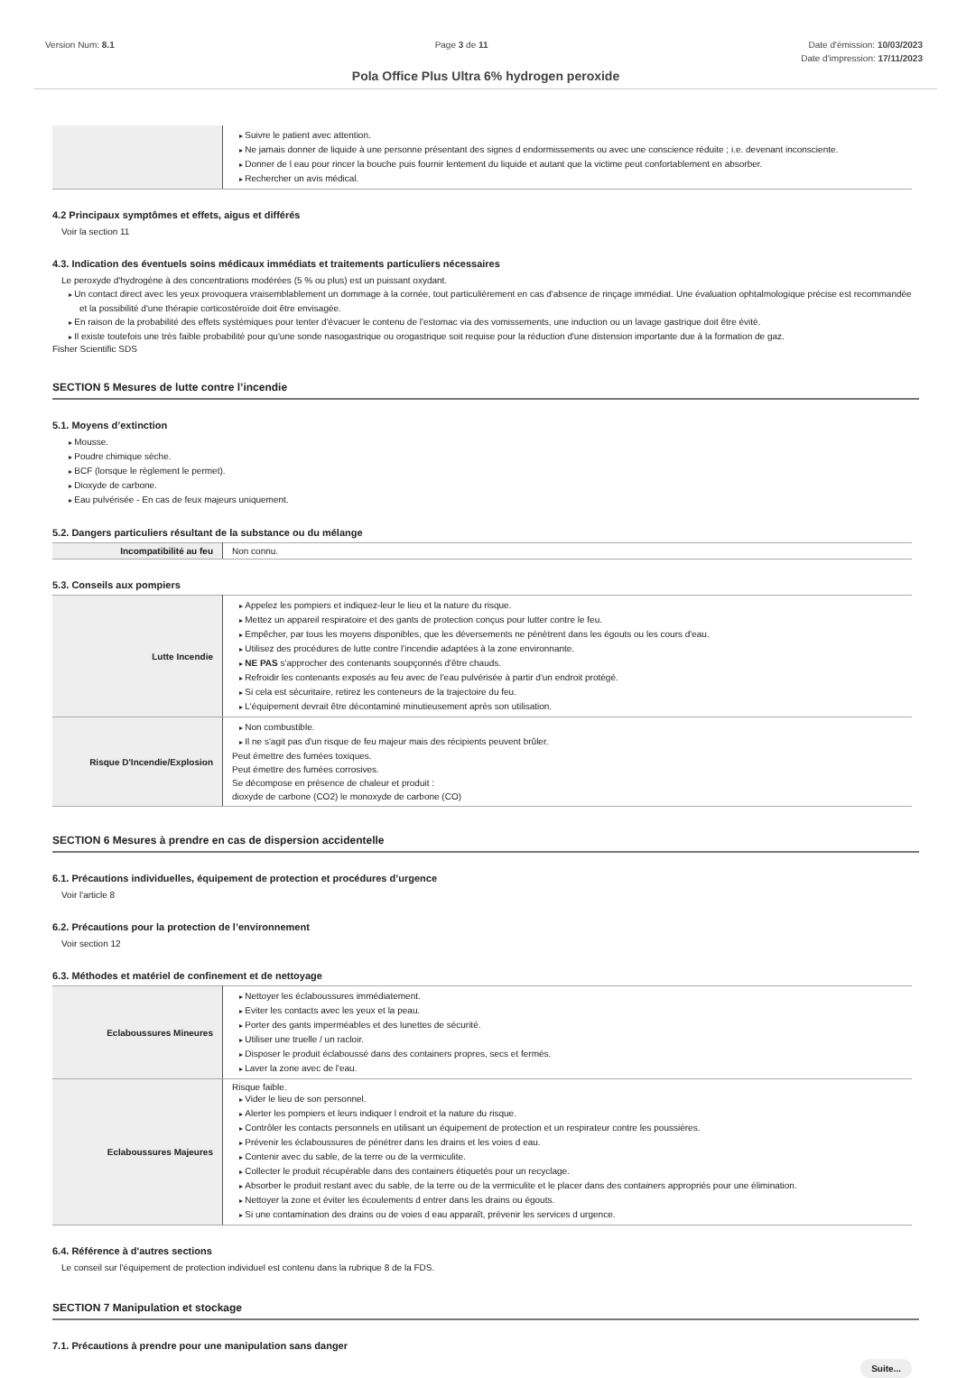Version Num: 8.1 Page 3 de 11 Date d'émission: 10/03/2023
Date d'impression: 17/11/2023
Pola Office Plus Ultra 6% hydrogen peroxide
| | Suivre le patient avec attention. Ne jamais donner de liquide à une personne présentant des signes d endormissements ou avec une conscience réduite ; i.e. devenant inconsciente. Donner de l eau pour rincer la bouche puis fournir lentement du liquide et autant que la victime peut confortablement en absorber. Rechercher un avis médical. |
4.2 Principaux symptômes et effets, aigus et différés
Voir la section 11
4.3. Indication des éventuels soins médicaux immédiats et traitements particuliers nécessaires
Le peroxyde d'hydrogène à des concentrations modérées (5 % ou plus) est un puissant oxydant.
Un contact direct avec les yeux provoquera vraisemblablement un dommage à la cornée, tout particulièrement en cas d'absence de rinçage immédiat. Une évaluation ophtalmologique précise est recommandée et la possibilité d'une thérapie corticostéroïde doit être envisagée.
En raison de la probabilité des effets systémiques pour tenter d'évacuer le contenu de l'estomac via des vomissements, une induction ou un lavage gastrique doit être évité.
Il existe toutefois une très faible probabilité pour qu'une sonde nasogastrique ou orogastrique soit requise pour la réduction d'une distension importante due à la formation de gaz.
Fisher Scientific SDS
SECTION 5 Mesures de lutte contre l’incendie
5.1. Moyens d’extinction
Mousse.
Poudre chimique sèche.
BCF (lorsque le règlement le permet).
Dioxyde de carbone.
Eau pulvérisée - En cas de feux majeurs uniquement.
5.2. Dangers particuliers résultant de la substance ou du mélange
| Incompatibilité au feu | Non connu. |
5.3. Conseils aux pompiers
| Lutte Incendie | Appelez les pompiers et indiquez-leur le lieu et la nature du risque. Mettez un appareil respiratoire et des gants de protection conçus pour lutter contre le feu. Empêcher, par tous les moyens disponibles, que les déversements ne pénètrent dans les égouts ou les cours d'eau. Utilisez des procédures de lutte contre l'incendie adaptées à la zone environnante. NE PAS s'approcher des contenants soupçonnés d'être chauds. Refroidir les contenants exposés au feu avec de l'eau pulvérisée à partir d'un endroit protégé. Si cela est sécuritaire, retirez les conteneurs de la trajectoire du feu. L'équipement devrait être décontaminé minutieusement après son utilisation. |
| Risque D'Incendie/Explosion | Non combustible. Il ne s'agit pas d'un risque de feu majeur mais des récipients peuvent brûler. Peut émettre des fumées toxiques. Peut émettre des fumées corrosives. Se décompose en présence de chaleur et produit : dioxyde de carbone (CO2) le monoxyde de carbone (CO) |
SECTION 6 Mesures à prendre en cas de dispersion accidentelle
6.1. Précautions individuelles, équipement de protection et procédures d’urgence
Voir l'article 8
6.2. Précautions pour la protection de l’environnement
Voir section 12
6.3. Méthodes et matériel de confinement et de nettoyage
| Eclaboussures Mineures | Nettoyer les éclaboussures immédiatement. Eviter les contacts avec les yeux et la peau. Porter des gants imperméables et des lunettes de sécurité. Utiliser une truelle / un racloir. Disposer le produit éclaboussé dans des containers propres, secs et fermés. Laver la zone avec de l'eau. |
| Eclaboussures Majeures | Risque faible. Vider le lieu de son personnel. Alerter les pompiers et leurs indiquer l endroit et la nature du risque. Contrôler les contacts personnels en utilisant un équipement de protection et un respirateur contre les poussières. Prévenir les éclaboussures de pénétrer dans les drains et les voies d eau. Contenir avec du sable, de la terre ou de la vermiculite. Collecter le produit récupérable dans des containers étiquetés pour un recyclage. Absorber le produit restant avec du sable, de la terre ou de la vermiculite et le placer dans des containers appropriés pour une élimination. Nettoyer la zone et éviter les écoulements d entrer dans les drains ou égouts. Si une contamination des drains ou de voies d eau apparaît, prévenir les services d urgence. |
6.4. Référence à d'autres sections
Le conseil sur l'équipement de protection individuel est contenu dans la rubrique 8 de la FDS.
SECTION 7 Manipulation et stockage
7.1. Précautions à prendre pour une manipulation sans danger
Suite...